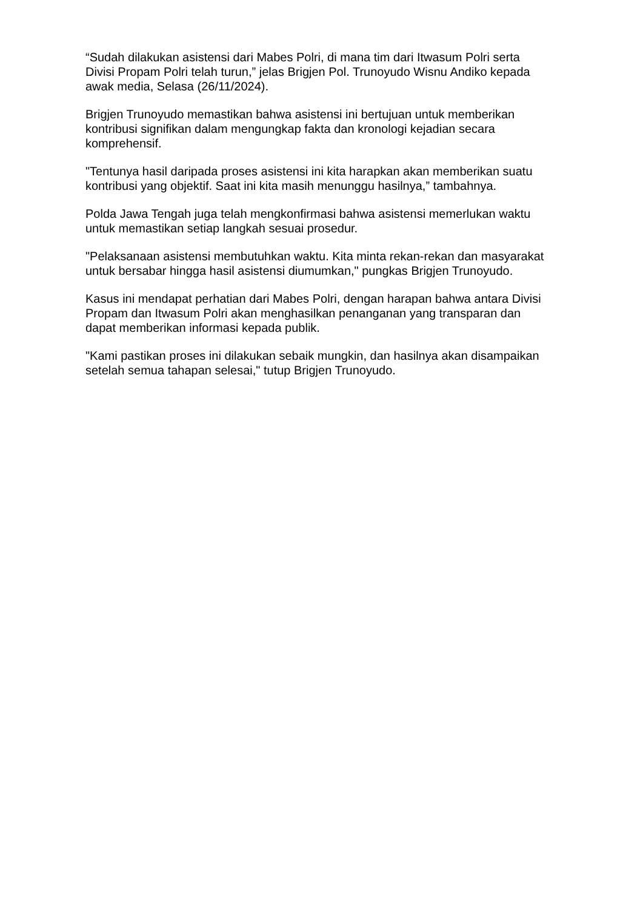“Sudah dilakukan asistensi dari Mabes Polri, di mana tim dari Itwasum Polri serta Divisi Propam Polri telah turun,” jelas Brigjen Pol. Trunoyudo Wisnu Andiko kepada awak media, Selasa (26/11/2024).
Brigjen Trunoyudo memastikan bahwa asistensi ini bertujuan untuk memberikan kontribusi signifikan dalam mengungkap fakta dan kronologi kejadian secara komprehensif.
"Tentunya hasil daripada proses asistensi ini kita harapkan akan memberikan suatu kontribusi yang objektif. Saat ini kita masih menunggu hasilnya,” tambahnya.
Polda Jawa Tengah juga telah mengkonfirmasi bahwa asistensi memerlukan waktu untuk memastikan setiap langkah sesuai prosedur.
"Pelaksanaan asistensi membutuhkan waktu. Kita minta rekan-rekan dan masyarakat untuk bersabar hingga hasil asistensi diumumkan," pungkas Brigjen Trunoyudo.
Kasus ini mendapat perhatian dari Mabes Polri, dengan harapan bahwa antara Divisi Propam dan Itwasum Polri akan menghasilkan penanganan yang transparan dan dapat memberikan informasi kepada publik.
"Kami pastikan proses ini dilakukan sebaik mungkin, dan hasilnya akan disampaikan setelah semua tahapan selesai," tutup Brigjen Trunoyudo.